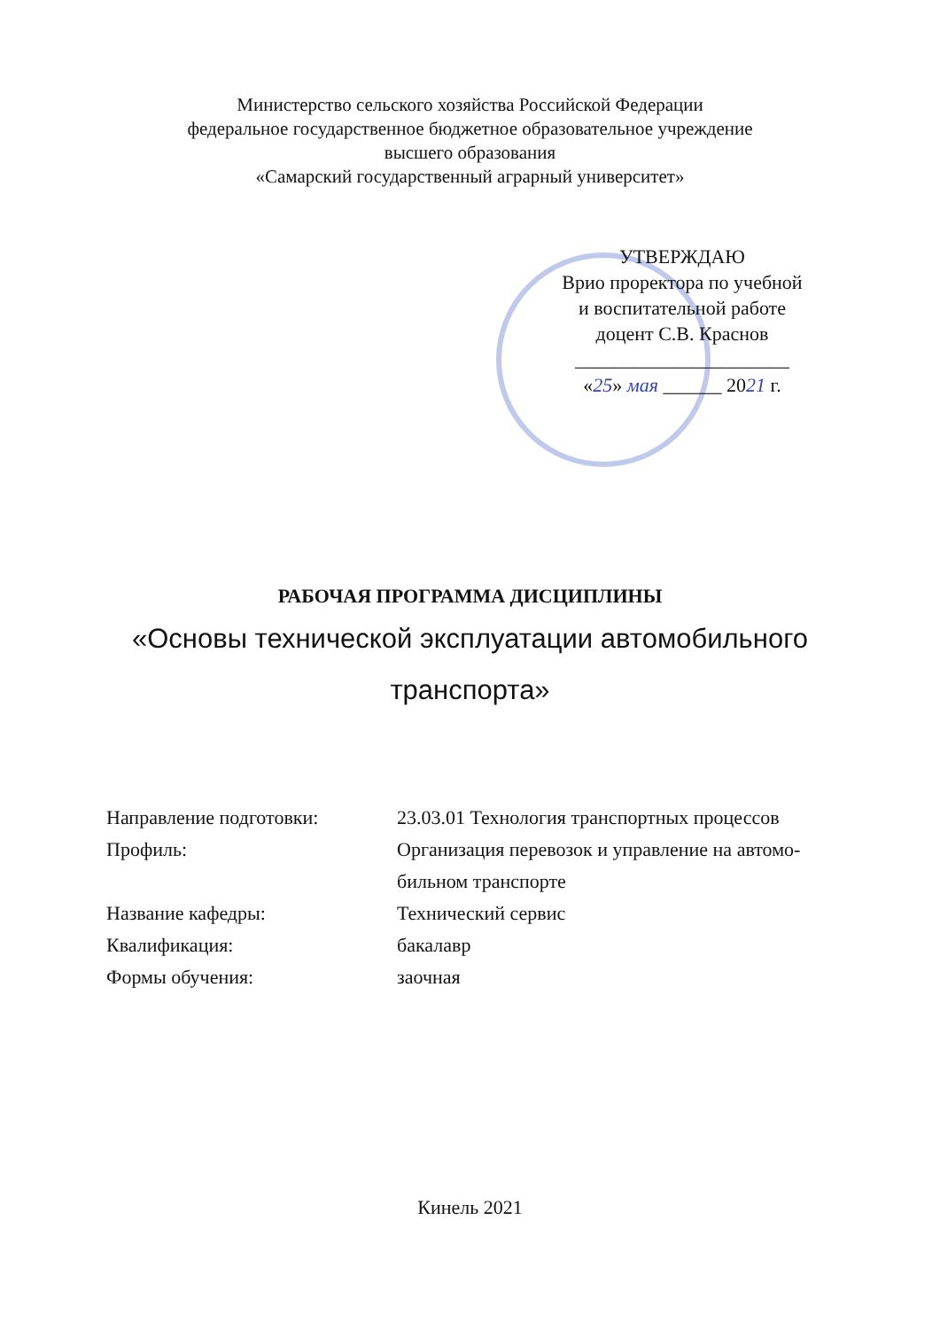Министерство сельского хозяйства Российской Федерации
федеральное государственное бюджетное образовательное учреждение
высшего образования
«Самарский государственный аграрный университет»
УТВЕРЖДАЮ
Врио проректора по учебной
и воспитательной работе
доцент С.В. Краснов
______________________
«25» мая ______ 2021 г.
РАБОЧАЯ ПРОГРАММА ДИСЦИПЛИНЫ
«Основы технической эксплуатации автомобильного
транспорта»
| Направление подготовки: | 23.03.01 Технология транспортных процессов |
| Профиль: | Организация перевозок и управление на автомо- бильном транспорте |
| Название кафедры: | Технический сервис |
| Квалификация: | бакалавр |
| Формы обучения: | заочная |
Кинель 2021